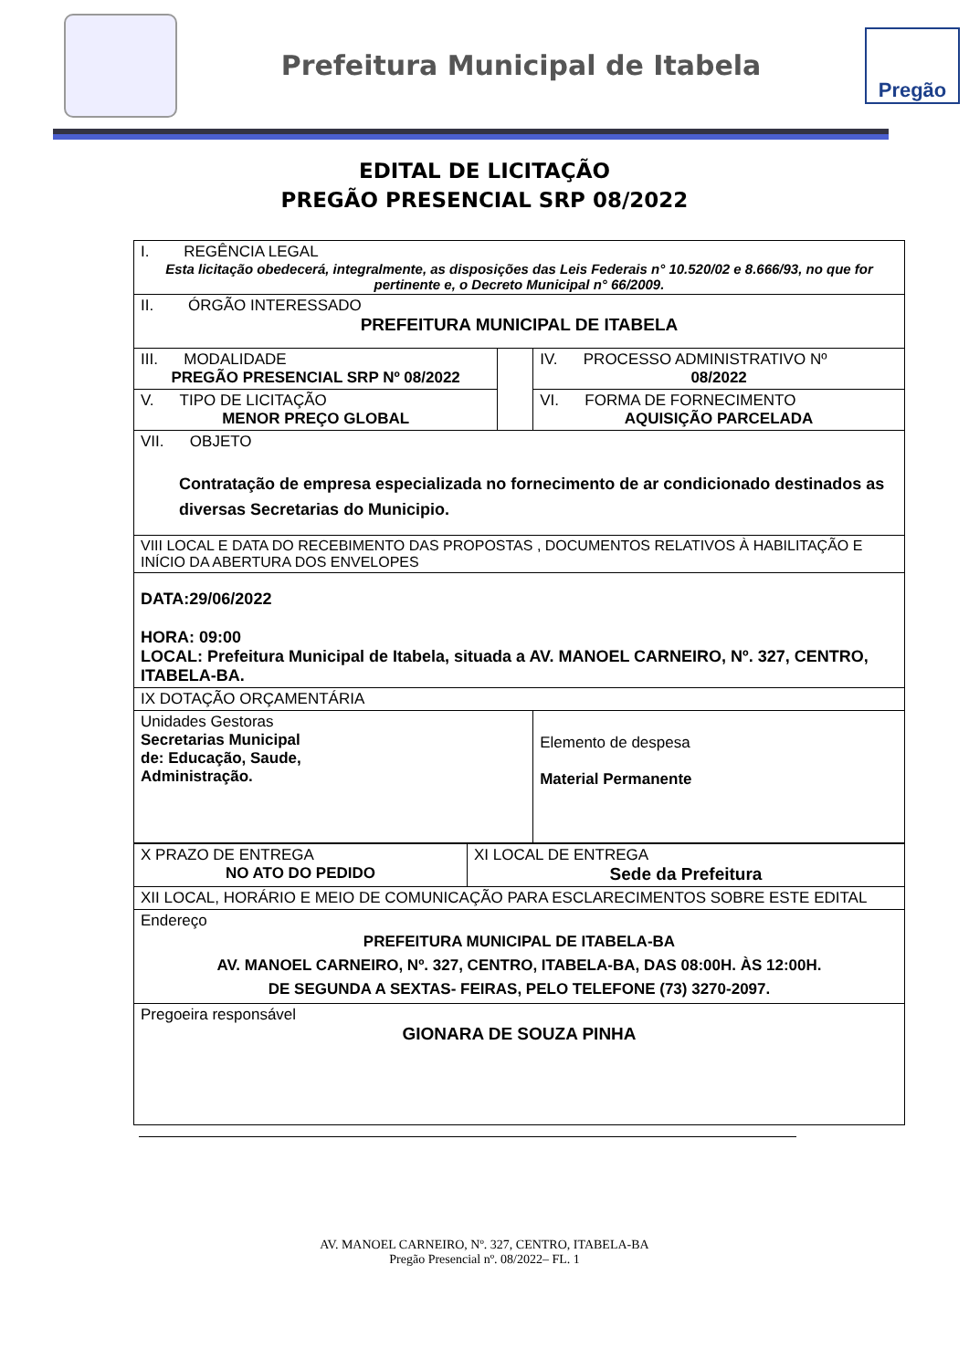Prefeitura Municipal de Itabela
Pregão
EDITAL DE LICITAÇÃO
PREGÃO PRESENCIAL SRP 08/2022
| I. REGÊNCIA LEGAL Esta licitação obedecerá, integralmente, as disposições das Leis Federais n° 10.520/02 e 8.666/93, no que for pertinente e, o Decreto Municipal n° 66/2009. | | | |
| II. ÓRGÃO INTERESSADO PREFEITURA MUNICIPAL DE ITABELA | | | |
| III. MODALIDADE PREGÃO PRESENCIAL SRP Nº 08/2022 | | IV. PROCESSO ADMINISTRATIVO Nº 08/2022 | |
| V. TIPO DE LICITAÇÃO MENOR PREÇO GLOBAL | | VI. FORMA DE FORNECIMENTO AQUISIÇÃO PARCELADA | |
| VII. OBJETO Contratação de empresa especializada no fornecimento de ar condicionado destinados as diversas Secretarias do Municipio. | | | |
| VIII LOCAL E DATA DO RECEBIMENTO DAS PROPOSTAS , DOCUMENTOS RELATIVOS À HABILITAÇÃO E INÍCIO DA ABERTURA DOS ENVELOPES | | | |
| DATA:29/06/2022 HORA: 09:00 LOCAL: Prefeitura Municipal de Itabela, situada a AV. MANOEL CARNEIRO, Nº. 327, CENTRO, ITABELA-BA. | | | |
| IX DOTAÇÃO ORÇAMENTÁRIA | | | |
| Unidades Gestoras Secretarias Municipal de: Educação, Saude, Administração. | | | Elemento de despesa Material Permanente |
| X PRAZO DE ENTREGA NO ATO DO PEDIDO | XI LOCAL DE ENTREGA Sede da Prefeitura |
| XII LOCAL, HORÁRIO E MEIO DE COMUNICAÇÃO PARA ESCLARECIMENTOS SOBRE ESTE EDITAL | |
| Endereço PREFEITURA MUNICIPAL DE ITABELA-BA AV. MANOEL CARNEIRO, Nº. 327, CENTRO, ITABELA-BA, DAS 08:00H. ÀS 12:00H. DE SEGUNDA A SEXTAS- FEIRAS, PELO TELEFONE (73) 3270-2097. | |
| Pregoeira responsável GIONARA DE SOUZA PINHA | |
AV. MANOEL CARNEIRO, Nº. 327, CENTRO, ITABELA-BA
Pregão Presencial nº. 08/2022– FL. 1